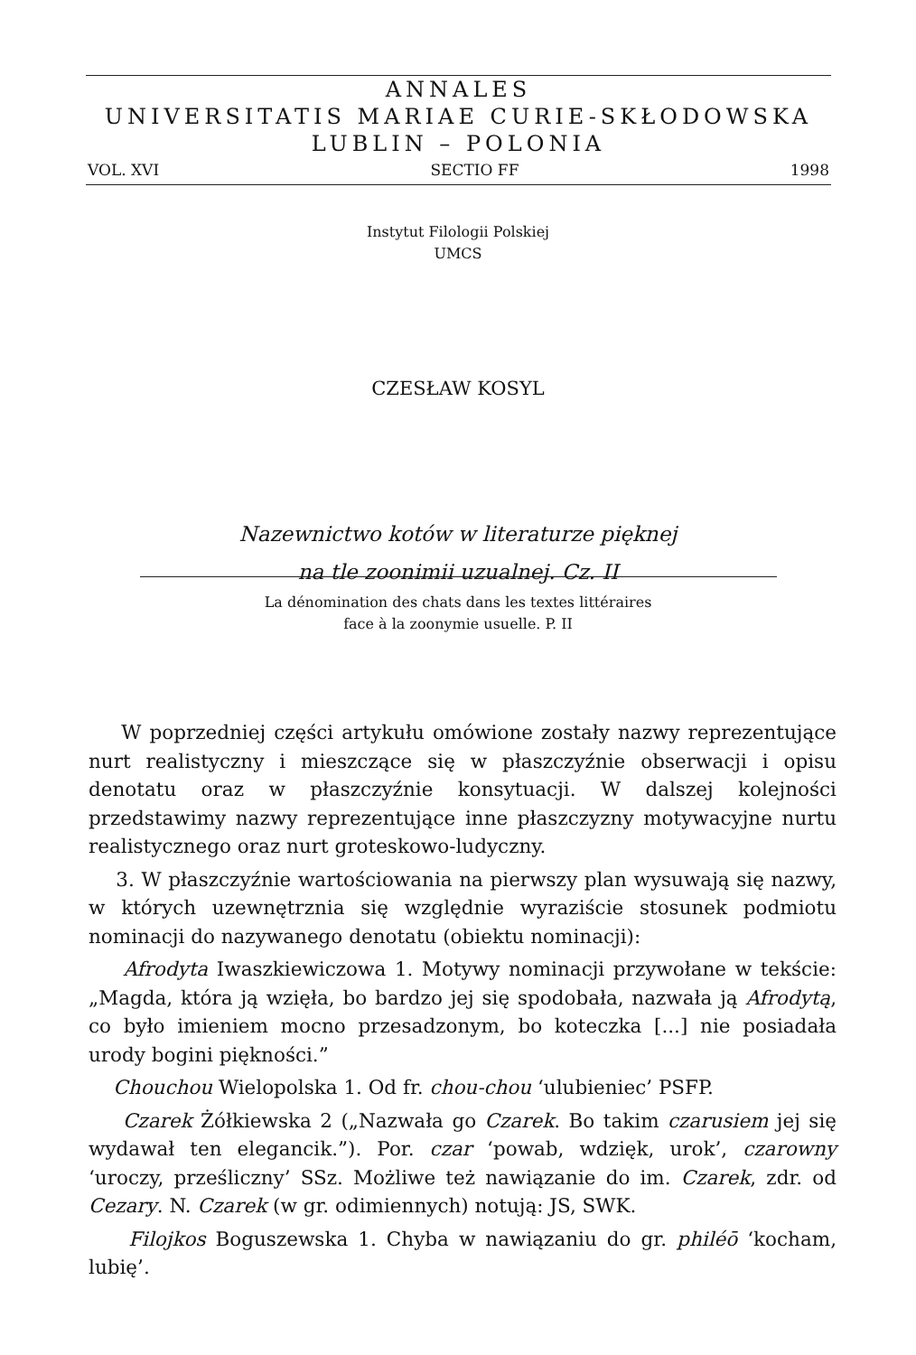ANNALES
UNIVERSITATIS MARIAE CURIE-SKŁODOWSKA
LUBLIN – POLONIA
VOL. XVI SECTIO FF 1998
Instytut Filologii Polskiej
UMCS
CZESŁAW KOSYL
Nazewnictwo kotów w literaturze pięknej
na tle zoonimii uzualnej. Cz. II
La dénomination des chats dans les textes littéraires
face à la zoonymie usuelle. P. II
W poprzedniej części artykułu omówione zostały nazwy reprezentujące nurt realistyczny i mieszczące się w płaszczyźnie obserwacji i opisu denotatu oraz w płaszczyźnie konsytuacji. W dalszej kolejności przedstawimy nazwy reprezentujące inne płaszczyzny motywacyjne nurtu realistycznego oraz nurt groteskowo-ludyczny.
3. W płaszczyźnie wartościowania na pierwszy plan wysuwają się nazwy, w których uzewnętrznia się względnie wyraziście stosunek podmiotu nominacji do nazywanego denotatu (obiektu nominacji):
Afrodyta Iwaszkiewiczowa 1. Motywy nominacji przywołane w tekście: „Magda, która ją wzięła, bo bardzo jej się spodobała, nazwała ją Afrodytą, co było imieniem mocno przesadzonym, bo koteczka [...] nie posiadała urody bogini piękności.”
Chouchou Wielopolska 1. Od fr. chou-chou ‘ulubieniec’ PSFP.
Czarek Żółkiewska 2 („Nazwała go Czarek. Bo takim czarusiem jej się wydawał ten elegancik.”). Por. czar ‘powab, wdzięk, urok’, czarowny ‘uroczy, prześliczny’ SSz. Możliwe też nawiązanie do im. Czarek, zdr. od Cezary. N. Czarek (w gr. odimiennych) notują: JS, SWK.
Filojkos Boguszewska 1. Chyba w nawiązaniu do gr. philéō ‘kocham, lubię’.